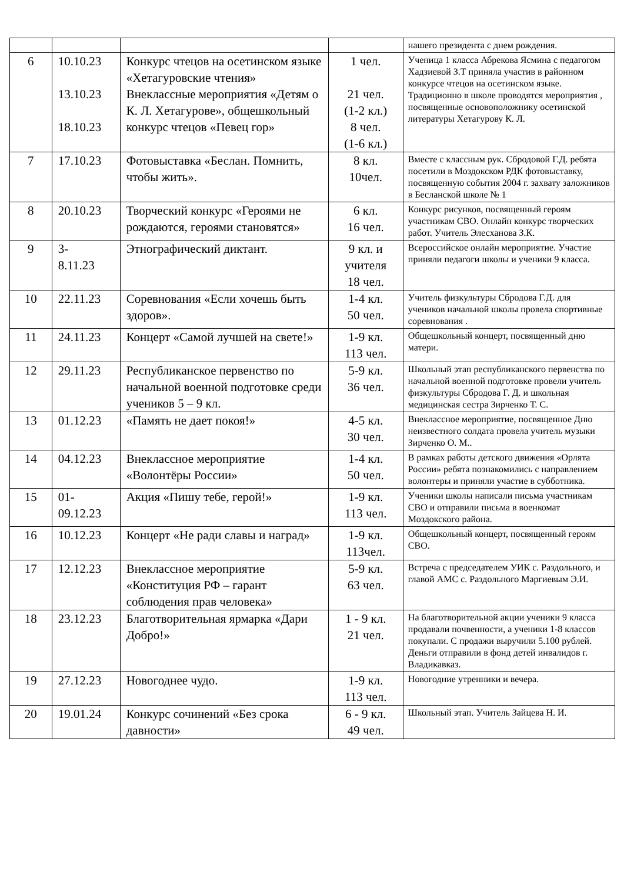| | | | | нашего президента с днем рождения. |
| 6 | 10.10.23 13.10.23 18.10.23 | Конкурс чтецов на осетинском языке «Хетагуровские чтения» Внеклассные мероприятия «Детям о К. Л. Хетагурове», общешкольный конкурс чтецов «Певец гор» | 1 чел. 21 чел. (1-2 кл.) 8 чел. (1-6 кл.) | Ученица 1 класса Абрекова Ясмина с педагогом Хадзиевой З.Т приняла участив в районном конкурсе чтецов на осетинском языке. Традиционно в школе проводятся мероприятия , посвященные основоположнику осетинской литературы Хетагурову К. Л. |
| 7 | 17.10.23 | Фотовыставка «Беслан. Помнить, чтобы жить». | 8 кл. 10чел. | Вместе с классным рук. Сбродовой Г.Д. ребята посетили в Моздокском РДК фотовыставку, посвященную события 2004 г. захвату заложников в Бесланской школе № 1 |
| 8 | 20.10.23 | Творческий конкурс «Героями не рождаются, героями становятся» | 6 кл. 16 чел. | Конкурс рисунков, посвященный героям участникам СВО. Онлайн конкурс творческих работ. Учитель Элесханова З.К. |
| 9 | 3- 8.11.23 | Этнографический диктант. | 9 кл. и учителя 18 чел. | Всероссийское онлайн мероприятие. Участие приняли педагоги школы и ученики 9 класса. |
| 10 | 22.11.23 | Соревнования «Если хочешь быть здоров». | 1-4 кл. 50 чел. | Учитель физкультуры Сбродова Г.Д. для учеников начальной школы провела спортивные соревнования . |
| 11 | 24.11.23 | Концерт «Самой лучшей на свете!» | 1-9 кл. 113 чел. | Общешкольный концерт, посвященный дню матери. |
| 12 | 29.11.23 | Республиканское первенство по начальной военной подготовке среди учеников 5 – 9 кл. | 5-9 кл. 36 чел. | Школьный этап республиканского первенства по начальной военной подготовке провели учитель физкультуры Сбродова Г. Д. и школьная медицинская сестра Зирченко Т. С. |
| 13 | 01.12.23 | «Память не дает покоя!» | 4-5 кл. 30 чел. | Внеклассное мероприятие, посвященное Дню неизвестного солдата провела учитель музыки Зирченко О. М.. |
| 14 | 04.12.23 | Внеклассное мероприятие «Волонтёры России» | 1-4 кл. 50 чел. | В рамках работы детского движения «Орлята России» ребята познакомились с направлением волонтеры и приняли участие в субботника. |
| 15 | 01- 09.12.23 | Акция «Пишу тебе, герой!» | 1-9 кл. 113 чел. | Ученики школы написали письма участникам СВО и отправили письма в военкомат Моздокского района. |
| 16 | 10.12.23 | Концерт «Не ради славы и наград» | 1-9 кл. 113чел. | Общешкольный концерт, посвященный героям СВО. |
| 17 | 12.12.23 | Внеклассное мероприятие «Конституция РФ – гарант соблюдения прав человека» | 5-9 кл. 63 чел. | Встреча с председателем УИК с. Раздольного, и главой АМС с. Раздольного Маргиевым Э.И. |
| 18 | 23.12.23 | Благотворительная ярмарка «Дари Добро!» | 1 - 9 кл. 21 чел. | На благотворительной акции ученики 9 класса продавали почвенности, а ученики 1-8 классов покупали. С продажи выручили 5.100 рублей. Деньги отправили в фонд детей инвалидов г. Владикавказ. |
| 19 | 27.12.23 | Новогоднее чудо. | 1-9 кл. 113 чел. | Новогодние утренники и вечера. |
| 20 | 19.01.24 | Конкурс сочинений «Без срока давности» | 6 - 9 кл. 49 чел. | Школьный этап. Учитель Зайцева Н. И. |